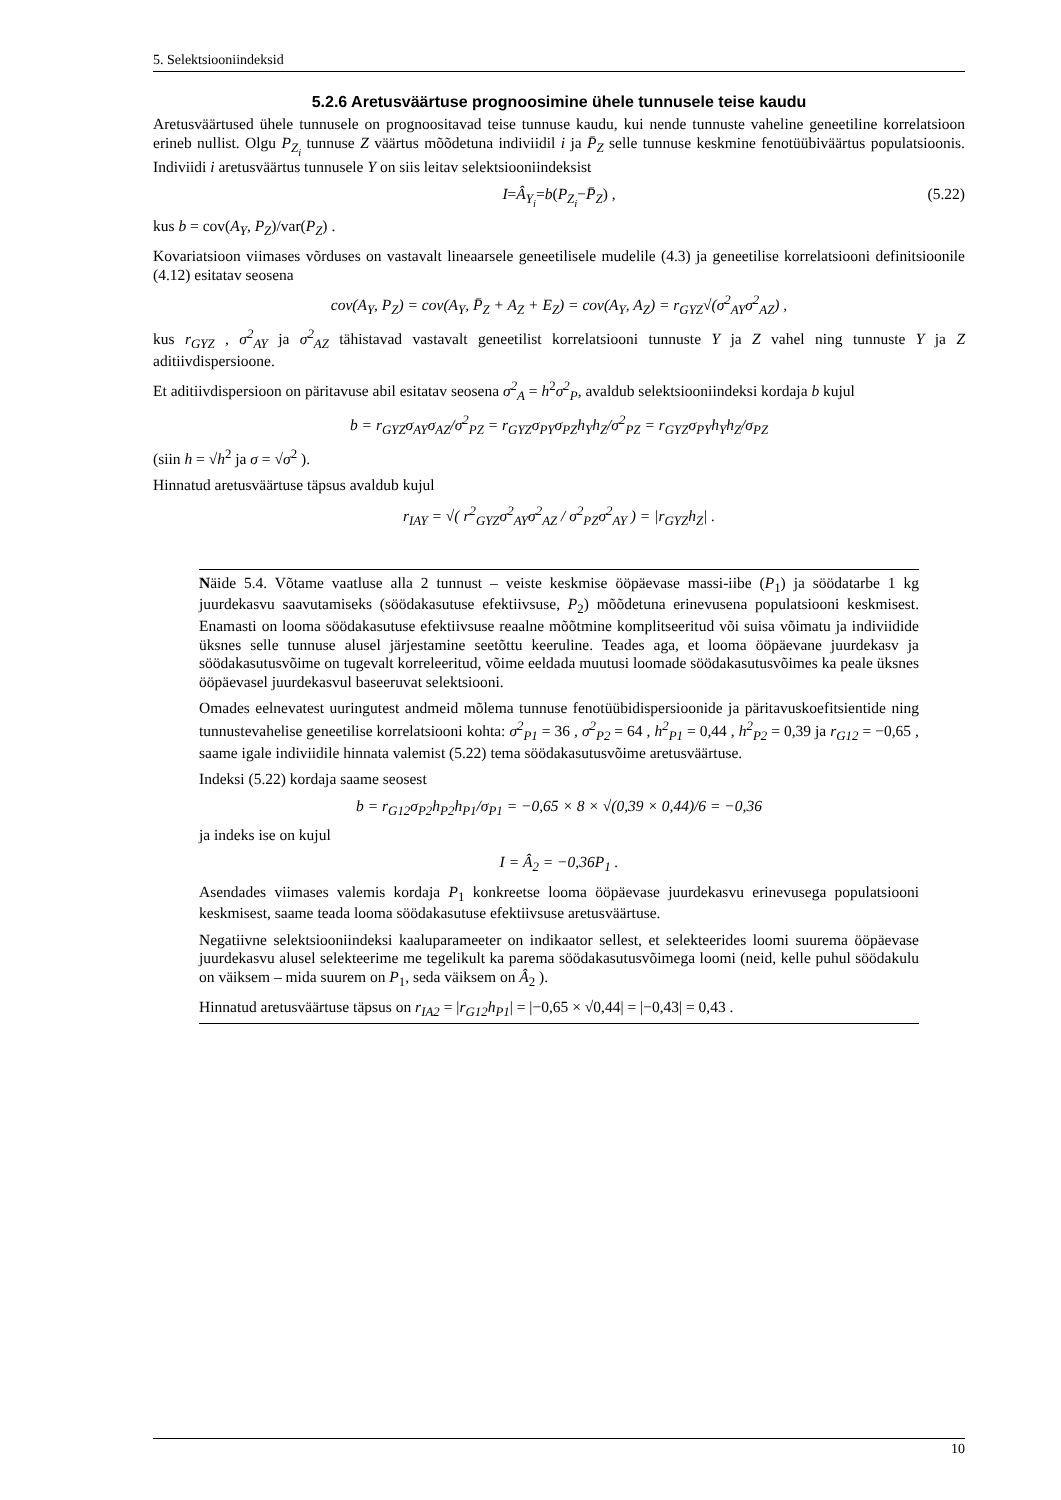5. Selektsiooniindeksid
5.2.6 Aretusväärtuse prognoosimine ühele tunnusele teise kaudu
Aretusväärtused ühele tunnusele on prognoositavad teise tunnuse kaudu, kui nende tunnuste vaheline geneetiline korrelatsioon erineb nullist. Olgu P<sub>Z<sub>i</sub></sub> tunnuse Z väärtus mõõdetuna indiviidil i ja P̄<sub>Z</sub> selle tunnuse keskmine fenotüübiväärtus populatsioonis. Indiviidi i aretusväärtus tunnusele Y on siis leitav selektsiooniindeksist
I = Â<sub>Y<sub>i</sub></sub> = b (P<sub>Z<sub>i</sub></sub> − P̄<sub>Z</sub>) , (5.22)
kus b = cov(A<sub>Y</sub>, P<sub>Z</sub>)/var(P<sub>Z</sub>) .
Kovariatsioon viimases võrduses on vastavalt lineaarsele geneetilisele mudelile (4.3) ja geneetilise korrelatsiooni definitsioonile (4.12) esitatav seosena
cov(A<sub>Y</sub>, P<sub>Z</sub>) = cov(A<sub>Y</sub>, P̄<sub>Z</sub> + A<sub>Z</sub> + E<sub>Z</sub>) = cov(A<sub>Y</sub>, A<sub>Z</sub>) = r<sub>GYZ</sub>√(σ<sup>2</sup><sub>AY</sub>σ<sup>2</sup><sub>AZ</sub>) ,
kus r<sub>GYZ</sub> , σ<sup>2</sup><sub>AY</sub> ja σ<sup>2</sup><sub>AZ</sub> tähistavad vastavalt geneetilist korrelatsiooni tunnuste Y ja Z vahel ning tunnuste Y ja Z aditiivdispersioone.
Et aditiivdispersioon on päritavuse abil esitatav seosena σ<sup>2</sup><sub>A</sub> = h<sup>2</sup>σ<sup>2</sup><sub>P</sub>, avaldub selektsiooniindeksi kordaja b kujul
b = r<sub>GYZ</sub>σ<sub>AY</sub>σ<sub>AZ</sub>/σ<sup>2</sup><sub>PZ</sub> = r<sub>GYZ</sub>σ<sub>PY</sub>σ<sub>PZ</sub>h<sub>Y</sub>h<sub>Z</sub>/σ<sup>2</sup><sub>PZ</sub> = r<sub>GYZ</sub>σ<sub>PY</sub>h<sub>Y</sub>h<sub>Z</sub>/σ<sub>PZ</sub>
(siin h = √h<sup>2</sup> ja σ = √σ<sup>2</sup> ).
Hinnatud aretusväärtuse täpsus avaldub kujul
r<sub>IAY</sub> = √( r<sup>2</sup><sub>GYZ</sub>σ<sup>2</sup><sub>AY</sub>σ<sup>2</sup><sub>AZ</sub> / σ<sup>2</sup><sub>PZ</sub>σ<sup>2</sup><sub>AY</sub> ) = |r<sub>GYZ</sub>h<sub>Z</sub>| .
Näide 5.4. Võtame vaatluse alla 2 tunnust – veiste keskmise ööpäevase massi-iibe (P<sub>1</sub>) ja söödatarbe 1 kg juurdekasvu saavutamiseks (söödakasutuse efektiivsuse, P<sub>2</sub>) mõõdetuna erinevusena populatsiooni keskmisest. Enamasti on looma söödakasutuse efektiivsuse reaalne mõõtmine komplitseeritud või suisa võimatu ja indiviidide üksnes selle tunnuse alusel järjestamine seetõttu keeruline. Teades aga, et looma ööpäevane juurdekasv ja söödakasutusvõime on tugevalt korreleeritud, võime eeldada muutusi loomade söödakasutusvõimes ka peale üksnes ööpäevasel juurdekasvul baseeruvat selektsiooni.
Omades eelnevatest uuringutest andmeid mõlema tunnuse fenotüübidispersioonide ja päritavuskoefitsientide ning tunnustevahelise geneetilise korrelatsiooni kohta: σ<sup>2</sup><sub>P1</sub> = 36 , σ<sup>2</sup><sub>P2</sub> = 64 , h<sup>2</sup><sub>P1</sub> = 0,44 , h<sup>2</sup><sub>P2</sub> = 0,39 ja r<sub>G12</sub> = −0,65 , saame igale indiviidile hinnata valemist (5.22) tema söödakasutusvõime aretusväärtuse.
Indeksi (5.22) kordaja saame seosest
b = r<sub>G12</sub>σ<sub>P2</sub>h<sub>P2</sub>h<sub>P1</sub>/σ<sub>P1</sub> = −0,65 × 8 × √(0,39 × 0,44)/6 = −0,36
ja indeks ise on kujul
I = Â<sub>2</sub> = −0,36P<sub>1</sub> .
Asendades viimases valemis kordaja P<sub>1</sub> konkreetse looma ööpäevase juurdekasvu erinevusega populatsiooni keskmisest, saame teada looma söödakasutuse efektiivsuse aretusväärtuse.
Negatiivne selektsiooniindeksi kaaluparameeter on indikaator sellest, et selekteerides loomi suurema ööpäevase juurdekasvu alusel selekteerime me tegelikult ka parema söödakasutusvõimega loomi (neid, kelle puhul söödakulu on väiksem – mida suurem on P<sub>1</sub>, seda väiksem on Â<sub>2</sub> ).
Hinnatud aretusväärtuse täpsus on r<sub>IA2</sub> = |r<sub>G12</sub>h<sub>P1</sub>| = |−0,65 × √0,44| = |−0,43| = 0,43 .
10